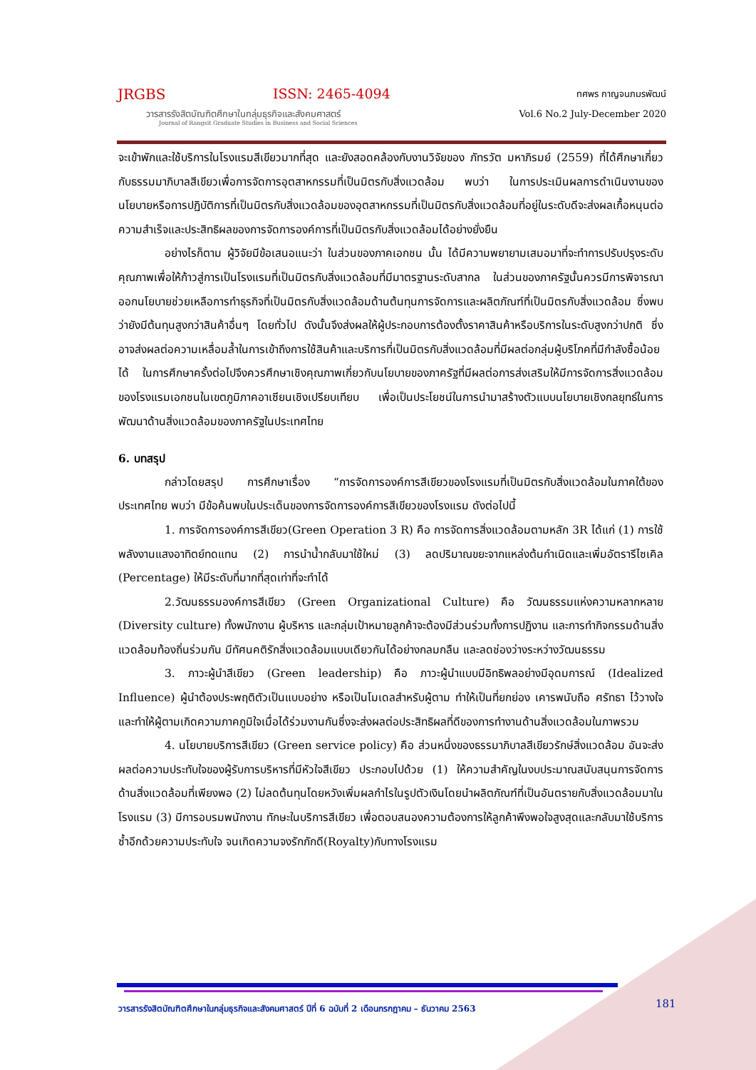JRGBS ISSN: 2465-4094
วารสารรังสิตบัณฑิตศึกษาในกลุ่มธุรกิจและสังคมศาสตร์
Journal of Rangsit Graduate Studies in Business and Social Sciences
ทศพร กาญจนภมรพัฒน์
Vol.6 No.2 July-December 2020
จะเข้าพักและใช้บริการในโรงแรมสีเขียวมากที่สุด และยังสอดคล้องกับงานวิจัยของ ภัทรวัต มหาภิรมย์ (2559) ที่ได้ศึกษาเกี่ยวกับธรรมมาภิบาลสีเขียวเพื่อการจัดการอุตสาหกรรมที่เป็นมิตรกับสิ่งแวดล้อม พบว่า ในการประเมินผลการดำเนินงานของนโยบายหรือการปฏิบัติการที่เป็นมิตรกับสิ่งแวดล้อมของอุตสาหกรรมที่เป็นมิตรกับสิ่งแวดล้อมที่อยู่ในระดับดีจะส่งผลเกื้อหนุนต่อความสำเร็จและประสิทธิผลของการจัดการองค์การที่เป็นมิตรกับสิ่งแวดล้อมได้อย่างยั่งยืน
อย่างไรก็ตาม ผู้วิจัยมีข้อเสนอแนะว่า ในส่วนของภาคเอกชน นั้น ได้มีความพยายามเสมอมาที่จะทำการปรับปรุงระดับคุณภาพเพื่อให้ก้าวสู่การเป็นโรงแรมที่เป็นมิตรกับสิ่งแวดล้อมที่มีมาตรฐานระดับสากล ในส่วนของภาครัฐนั้นควรมีการพิจารณาออกนโยบายช่วยเหลือการทำธุรกิจที่เป็นมิตรกับสิ่งแวดล้อมด้านต้นทุนการจัดการและผลิตภัณฑ์ที่เป็นมิตรกับสิ่งแวดล้อม ซึ่งพบว่ายังมีต้นทุนสูงกว่าสินค้าอื่นๆ โดยทั่วไป ดังนั้นจึงส่งผลให้ผู้ประกอบการต้องตั้งราคาสินค้าหรือบริการในระดับสูงกว่าปกติ ซึ่งอาจส่งผลต่อความเหลื่อมล้ำในการเข้าถึงการใช้สินค้าและบริการที่เป็นมิตรกับสิ่งแวดล้อมที่มีผลต่อกลุ่มผู้บริโภคที่มีกำลังซื้อน้อยได้ ในการศึกษาครั้งต่อไปจึงควรศึกษาเชิงคุณภาพเกี่ยวกับนโยบายของภาครัฐที่มีผลต่อการส่งเสริมให้มีการจัดการสิ่งแวดล้อมของโรงแรมเอกชนในเขตภูมิภาคอาเซียนเชิงเปรียบเทียบ เพื่อเป็นประโยชน์ในการนำมาสร้างตัวแบบนโยบายเชิงกลยุทธ์ในการพัฒนาด้านสิ่งแวดล้อมของภาครัฐในประเทศไทย
6. บทสรุป
กล่าวโดยสรุป การศึกษาเรื่อง “การจัดการองค์การสีเขียวของโรงแรมที่เป็นมิตรกับสิ่งแวดล้อมในภาคใต้ของประเทศไทย พบว่า มีข้อค้นพบในประเด็นของการจัดการองค์การสีเขียวของโรงแรม ดังต่อไปนี้
1. การจัดการองค์การสีเขียว(Green Operation 3 R) คือ การจัดการสิ่งแวดล้อมตามหลัก 3R ได้แก่ (1) การใช้พลังงานแสงอาทิตย์ทดแทน (2) การนำน้ำกลับมาใช้ใหม่ (3) ลดปริมาณขยะจากแหล่งต้นกำเนิดและเพิ่มอัตรารีไซเคิล (Percentage) ให้มีระดับที่มากที่สุดเท่าที่จะทำได้
2.วัฒนธรรมองค์การสีเขียว (Green Organizational Culture) คือ วัฒนธรรมแห่งความหลากหลาย (Diversity culture) ทั้งพนักงาน ผู้บริหาร และกลุ่มเป้าหมายลูกค้าจะต้องมีส่วนร่วมทั้งการปฏิงาน และการทำกิจกรรมด้านสิ่งแวดล้อมท้องถิ่นร่วมกัน มีทัศนคติรักสิ่งแวดล้อมแบบเดียวกันได้อย่างกลมกลืน และลดช่องว่างระหว่างวัฒนธรรม
3. ภาวะผู้นำสีเขียว (Green leadership) คือ ภาวะผู้นำแบบมีอิทธิพลอย่างมีอุดมการณ์ (Idealized Influence) ผู้นำต้องประพฤติตัวเป็นแบบอย่าง หรือเป็นโมเดลสำหรับผู้ตาม ทำให้เป็นที่ยกย่อง เคารพนับถือ ศรัทธา ไว้วางใจ และทำให้ผู้ตามเกิดความภาคภูมิใจเมื่อได้ร่วมงานกันซึ่งจะส่งผลต่อประสิทธิผลที่ดีของการทำงานด้านสิ่งแวดล้อมในภาพรวม
4. นโยบายบริการสีเขียว (Green service policy) คือ ส่วนหนึ่งของธรรมาภิบาลสีเขียวรักษ์สิ่งแวดล้อม อันจะส่งผลต่อความประทับใจของผู้รับการบริหารที่มีหัวใจสีเขียว ประกอบไปด้วย (1) ให้ความสำคัญในงบประมาณสนับสนุนการจัดการด้านสิ่งแวดล้อมที่เพียงพอ (2) ไม่ลดต้นทุนโดยหวังเพิ่มผลกำไรในรูปตัวเงินโดยนำผลิตภัณฑ์ที่เป็นอันตรายกับสิ่งแวดล้อมมาในโรงแรม (3) มีการอบรมพนักงาน ทักษะในบริการสีเขียว เพื่อตอบสนองความต้องการให้ลูกค้าพึงพอใจสูงสุดและกลับมาใช้บริการซ้ำอีกด้วยความประทับใจ จนเกิดความจงรักภักดี(Royalty)กับทางโรงแรม
วารสารรังสิตบัณฑิตศึกษาในกลุ่มธุรกิจและสังคมศาสตร์ ปีที่ 6 ฉบับที่ 2 เดือนกรกฎาคม – ธันวาคม 2563
181